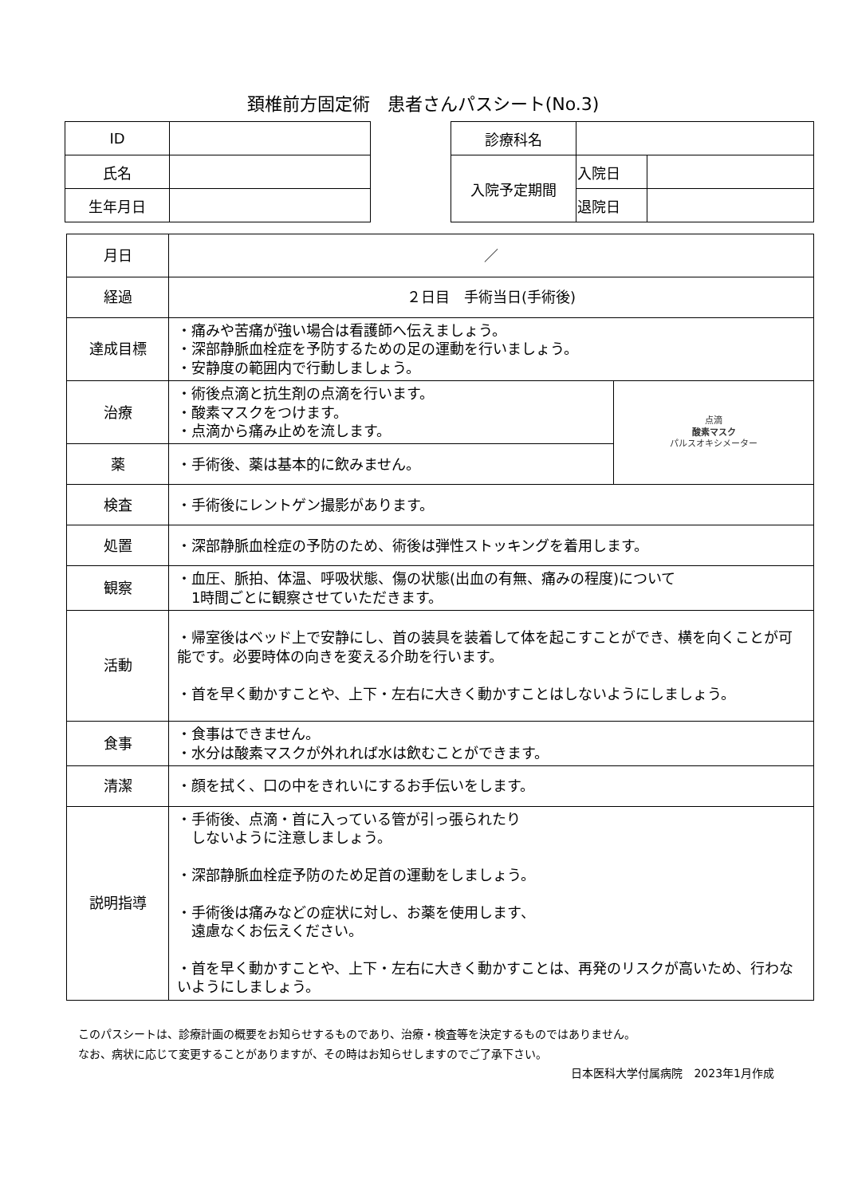頚椎前方固定術　患者さんパスシート(No.3)
| ID | |
| 氏名 | |
| 生年月日 | |
| 診療科名 | | |
| 入院予定期間 | 入院日 | |
| | 退院日 | |
| 月日 | ／ | |
| 経過 | ２日目 手術当日(手術後) | |
| 達成目標 | ・痛みや苦痛が強い場合は看護師へ伝えましょう。 ・深部静脈血栓症を予防するための足の運動を行いましょう。 ・安静度の範囲内で行動しましょう。 | |
| 治療 | ・術後点滴と抗生剤の点滴を行います。 ・酸素マスクをつけます。 ・点滴から痛み止めを流します。 | 点滴 酸素マスク パルスオキシメーター |
| 薬 | ・手術後、薬は基本的に飲みません。 | |
| 検査 | ・手術後にレントゲン撮影があります。 | |
| 処置 | ・深部静脈血栓症の予防のため、術後は弾性ストッキングを着用します。 | |
| 観察 | ・血圧、脈拍、体温、呼吸状態、傷の状態(出血の有無、痛みの程度)について 1時間ごとに観察させていただきます。 | |
| 活動 | ・帰室後はベッド上で安静にし、首の装具を装着して体を起こすことができ、横を向くことが可能です。必要時体の向きを変える介助を行います。 ・首を早く動かすことや、上下・左右に大きく動かすことはしないようにしましょう。 | |
| 食事 | ・食事はできません。 ・水分は酸素マスクが外れれば水は飲むことができます。 | |
| 清潔 | ・顔を拭く、口の中をきれいにするお手伝いをします。 | |
| 説明指導 | ・手術後、点滴・首に入っている管が引っ張られたり しないように注意しましょう。 ・深部静脈血栓症予防のため足首の運動をしましょう。 ・手術後は痛みなどの症状に対し、お薬を使用します、 遠慮なくお伝えください。 ・首を早く動かすことや、上下・左右に大きく動かすことは、再発のリスクが高いため、行わないようにしましょう。 | |
このパスシートは、診療計画の概要をお知らせするものであり、治療・検査等を決定するものではありません。
なお、病状に応じて変更することがありますが、その時はお知らせしますのでご了承下さい。
日本医科大学付属病院　2023年1月作成